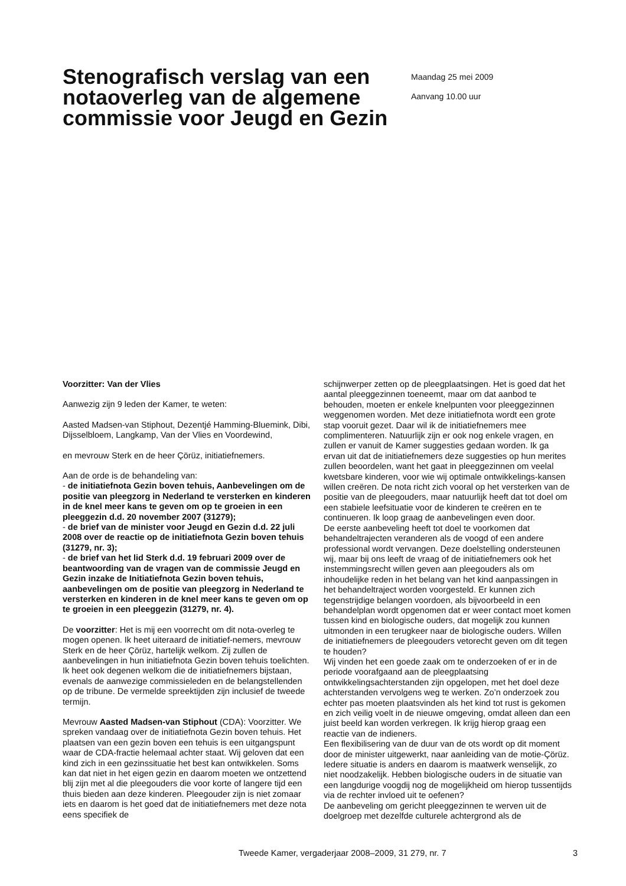Stenografisch verslag van een notaoverleg van de algemene commissie voor Jeugd en Gezin
Maandag 25 mei 2009
Aanvang 10.00 uur
Voorzitter: Van der Vlies
Aanwezig zijn 9 leden der Kamer, te weten:
Aasted Madsen-van Stiphout, Dezentjé Hamming-Bluemink, Dibi, Dijsselbloem, Langkamp, Van der Vlies en Voordewind,
en mevrouw Sterk en de heer Çörüz, initiatiefnemers.
Aan de orde is de behandeling van:
- de initiatiefnota Gezin boven tehuis, Aanbevelingen om de positie van pleegzorg in Nederland te versterken en kinderen in de knel meer kans te geven om op te groeien in een pleeggezin d.d. 20 november 2007 (31279);
- de brief van de minister voor Jeugd en Gezin d.d. 22 juli 2008 over de reactie op de initiatiefnota Gezin boven tehuis (31279, nr. 3);
- de brief van het lid Sterk d.d. 19 februari 2009 over de beantwoording van de vragen van de commissie Jeugd en Gezin inzake de Initiatiefnota Gezin boven tehuis, aanbevelingen om de positie van pleegzorg in Nederland te versterken en kinderen in de knel meer kans te geven om op te groeien in een pleeggezin (31279, nr. 4).
De voorzitter: Het is mij een voorrecht om dit nota-overleg te mogen openen. Ik heet uiteraard de initiatief-nemers, mevrouw Sterk en de heer Çörüz, hartelijk welkom. Zij zullen de aanbevelingen in hun initiatiefnota Gezin boven tehuis toelichten. Ik heet ook degenen welkom die de initiatiefnemers bijstaan, evenals de aanwezige commissieleden en de belangstellenden op de tribune. De vermelde spreektijden zijn inclusief de tweede termijn.
Mevrouw Aasted Madsen-van Stiphout (CDA): Voorzitter. We spreken vandaag over de initiatiefnota Gezin boven tehuis. Het plaatsen van een gezin boven een tehuis is een uitgangspunt waar de CDA-fractie helemaal achter staat. Wij geloven dat een kind zich in een gezinssituatie het best kan ontwikkelen. Soms kan dat niet in het eigen gezin en daarom moeten we ontzettend blij zijn met al die pleegouders die voor korte of langere tijd een thuis bieden aan deze kinderen. Pleegouder zijn is niet zomaar iets en daarom is het goed dat de initiatiefnemers met deze nota eens specifiek de
schijnwerper zetten op de pleegplaatsingen. Het is goed dat het aantal pleeggezinnen toeneemt, maar om dat aanbod te behouden, moeten er enkele knelpunten voor pleeggezinnen weggenomen worden. Met deze initiatiefnota wordt een grote stap vooruit gezet. Daar wil ik de initiatiefnemers mee complimenteren. Natuurlijk zijn er ook nog enkele vragen, en zullen er vanuit de Kamer suggesties gedaan worden. Ik ga ervan uit dat de initiatiefnemers deze suggesties op hun merites zullen beoordelen, want het gaat in pleeggezinnen om veelal kwetsbare kinderen, voor wie wij optimale ontwikkelings-kansen willen creëren. De nota richt zich vooral op het versterken van de positie van de pleegouders, maar natuurlijk heeft dat tot doel om een stabiele leefsituatie voor de kinderen te creëren en te continueren. Ik loop graag de aanbevelingen even door.
De eerste aanbeveling heeft tot doel te voorkomen dat behandeltrajecten veranderen als de voogd of een andere professional wordt vervangen. Deze doelstelling ondersteunen wij, maar bij ons leeft de vraag of de initiatiefnemers ook het instemmingsrecht willen geven aan pleegouders als om inhoudelijke reden in het belang van het kind aanpassingen in het behandeltraject worden voorgesteld. Er kunnen zich tegenstrijdige belangen voordoen, als bijvoorbeeld in een behandelplan wordt opgenomen dat er weer contact moet komen tussen kind en biologische ouders, dat mogelijk zou kunnen uitmonden in een terugkeer naar de biologische ouders. Willen de initiatiefnemers de pleegouders vetorecht geven om dit tegen te houden?
Wij vinden het een goede zaak om te onderzoeken of er in de periode voorafgaand aan de pleegplaatsing ontwikkelingsachterstanden zijn opgelopen, met het doel deze achterstanden vervolgens weg te werken. Zo’n onderzoek zou echter pas moeten plaatsvinden als het kind tot rust is gekomen en zich veilig voelt in de nieuwe omgeving, omdat alleen dan een juist beeld kan worden verkregen. Ik krijg hierop graag een reactie van de indieners.
Een flexibilisering van de duur van de ots wordt op dit moment door de minister uitgewerkt, naar aanleiding van de motie-Çörüz. Iedere situatie is anders en daarom is maatwerk wenselijk, zo niet noodzakelijk. Hebben biologische ouders in de situatie van een langdurige voogdij nog de mogelijkheid om hierop tussentijds via de rechter invloed uit te oefenen?
De aanbeveling om gericht pleeggezinnen te werven uit de doelgroep met dezelfde culturele achtergrond als de
Tweede Kamer, vergaderjaar 2008–2009, 31 279, nr. 7 3